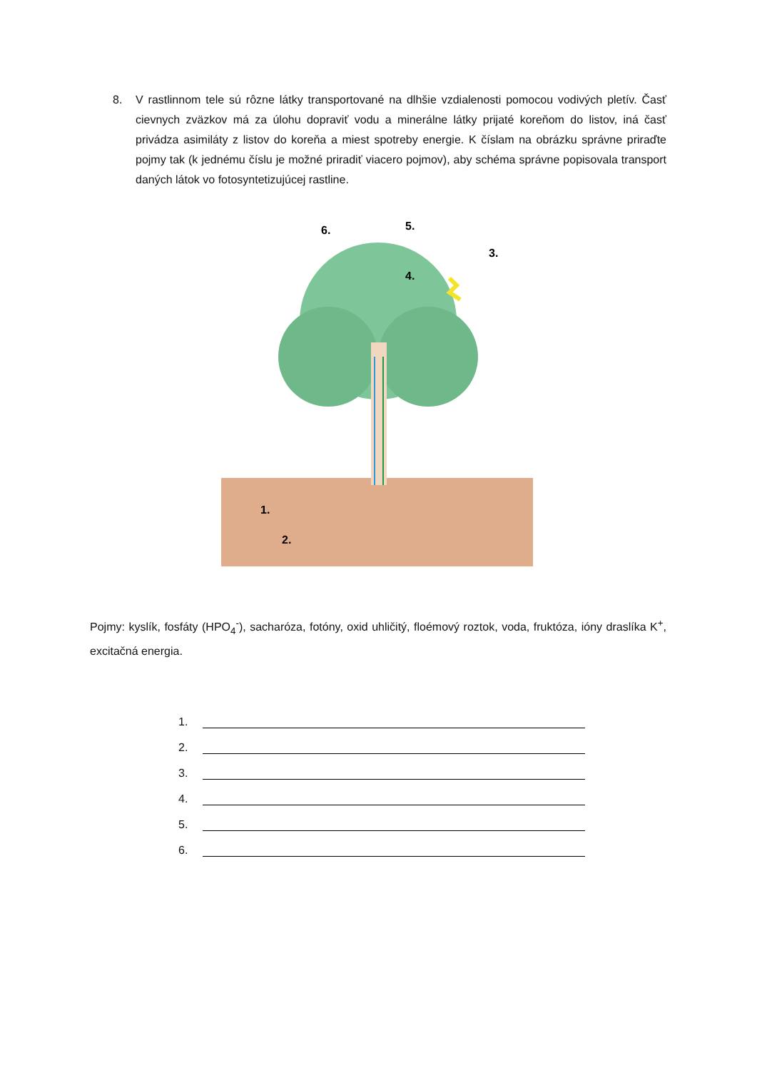8. V rastlinnom tele sú rôzne látky transportované na dlhšie vzdialenosti pomocou vodivých pletív. Časť cievnych zväzkov má za úlohu dopraviť vodu a minerálne látky prijaté koreňom do listov, iná časť privádza asimiláty z listov do koreňa a miest spotreby energie. K číslam na obrázku správne priraďte pojmy tak (k jednému číslu je možné priradiť viacero pojmov), aby schéma správne popisovala transport daných látok vo fotosyntetizujúcej rastline.
6.
5.
3.
4.
1.
2.
Pojmy: kyslík, fosfáty (HPO<sub>4</sub><sup>-</sup>), sacharóza, fotóny, oxid uhličitý, floémový roztok, voda, fruktóza, ióny draslíka K<sup>+</sup>, excitačná energia.
1.
2.
3.
4.
5.
6.